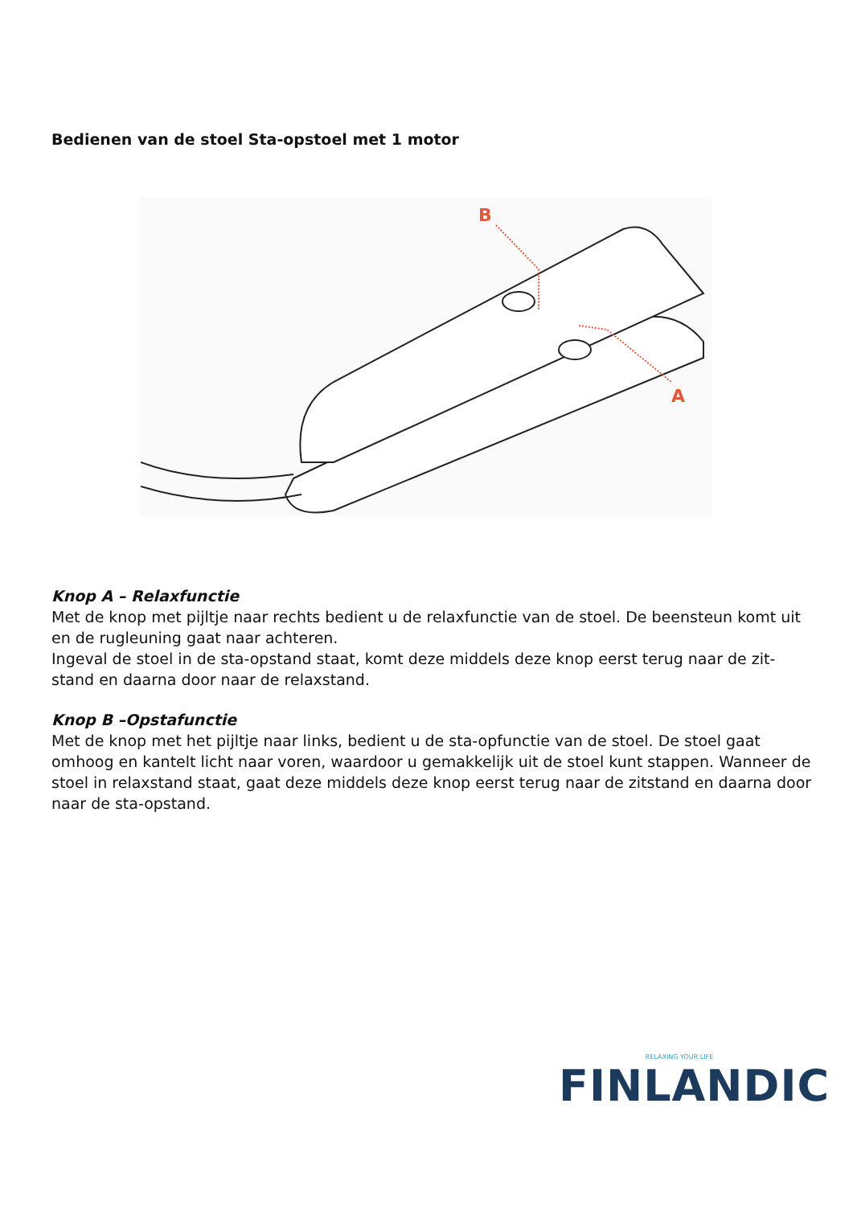Bedienen van de stoel Sta-opstoel met 1 motor
B
A
Knop A – Relaxfunctie
Met de knop met pijltje naar rechts bedient u de relaxfunctie van de stoel. De beensteun komt uit en de rugleuning gaat naar achteren.
Ingeval de stoel in de sta-opstand staat, komt deze middels deze knop eerst terug naar de zit-stand en daarna door naar de relaxstand.
Knop B –Opstafunctie
Met de knop met het pijltje naar links, bedient u de sta-opfunctie van de stoel. De stoel gaat omhoog en kantelt licht naar voren, waardoor u gemakkelijk uit de stoel kunt stappen. Wanneer de stoel in relaxstand staat, gaat deze middels deze knop eerst terug naar de zitstand en daarna door naar de sta-opstand.
RELAXING YOUR LIFE
FINLANDIC